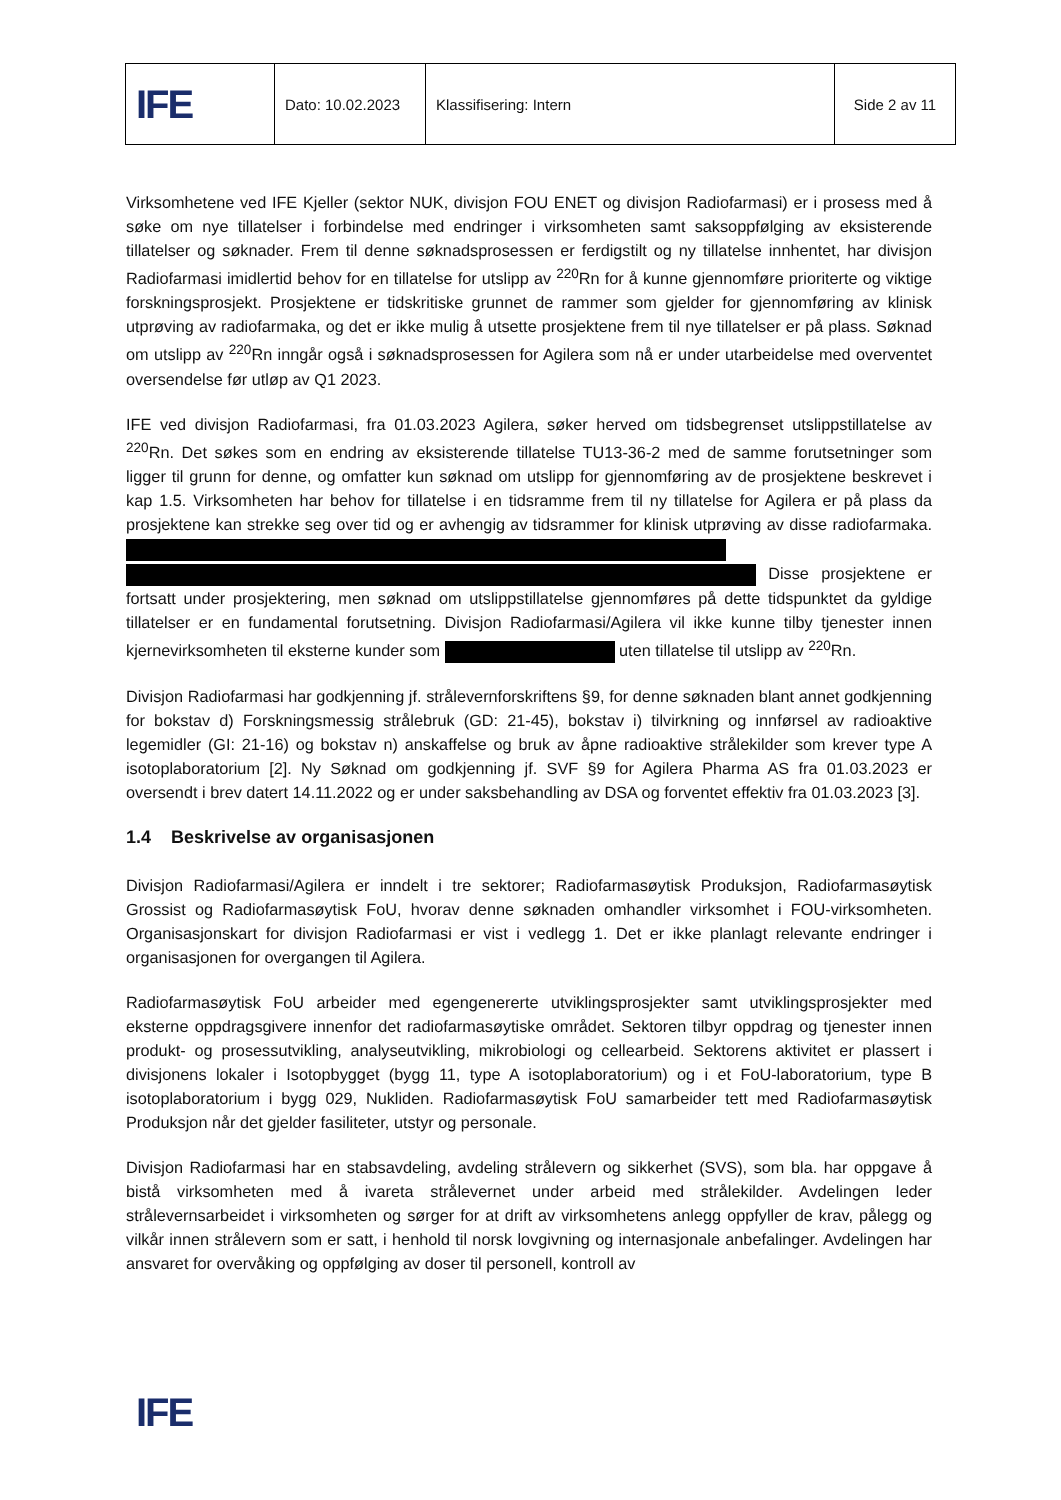| IFE | Dato: 10.02.2023 | Klassifisering: Intern | Side 2 av 11 |
Virksomhetene ved IFE Kjeller (sektor NUK, divisjon FOU ENET og divisjon Radiofarmasi) er i prosess med å søke om nye tillatelser i forbindelse med endringer i virksomheten samt saksoppfølging av eksisterende tillatelser og søknader. Frem til denne søknadsprosessen er ferdigstilt og ny tillatelse innhentet, har divisjon Radiofarmasi imidlertid behov for en tillatelse for utslipp av <sup>220</sup>Rn for å kunne gjennomføre prioriterte og viktige forskningsprosjekt. Prosjektene er tidskritiske grunnet de rammer som gjelder for gjennomføring av klinisk utprøving av radiofarmaka, og det er ikke mulig å utsette prosjektene frem til nye tillatelser er på plass. Søknad om utslipp av <sup>220</sup>Rn inngår også i søknadsprosessen for Agilera som nå er under utarbeidelse med overventet oversendelse før utløp av Q1 2023.
IFE ved divisjon Radiofarmasi, fra 01.03.2023 Agilera, søker herved om tidsbegrenset utslippstillatelse av <sup>220</sup>Rn. Det søkes som en endring av eksisterende tillatelse TU13-36-2 med de samme forutsetninger som ligger til grunn for denne, og omfatter kun søknad om utslipp for gjennomføring av de prosjektene beskrevet i kap 1.5. Virksomheten har behov for tillatelse i en tidsramme frem til ny tillatelse for Agilera er på plass da prosjektene kan strekke seg over tid og er avhengig av tidsrammer for klinisk utprøving av disse radiofarmaka. Disse prosjektene er fortsatt under prosjektering, men søknad om utslippstillatelse gjennomføres på dette tidspunktet da gyldige tillatelser er en fundamental forutsetning. Divisjon Radiofarmasi/Agilera vil ikke kunne tilby tjenester innen kjernevirksomheten til eksterne kunder som uten tillatelse til utslipp av <sup>220</sup>Rn.
Divisjon Radiofarmasi har godkjenning jf. strålevernforskriftens §9, for denne søknaden blant annet godkjenning for bokstav d) Forskningsmessig strålebruk (GD: 21-45), bokstav i) tilvirkning og innførsel av radioaktive legemidler (GI: 21-16) og bokstav n) anskaffelse og bruk av åpne radioaktive strålekilder som krever type A isotoplaboratorium [2]. Ny Søknad om godkjenning jf. SVF §9 for Agilera Pharma AS fra 01.03.2023 er oversendt i brev datert 14.11.2022 og er under saksbehandling av DSA og forventet effektiv fra 01.03.2023 [3].
1.4 Beskrivelse av organisasjonen
Divisjon Radiofarmasi/Agilera er inndelt i tre sektorer; Radiofarmasøytisk Produksjon, Radiofarmasøytisk Grossist og Radiofarmasøytisk FoU, hvorav denne søknaden omhandler virksomhet i FOU-virksomheten. Organisasjonskart for divisjon Radiofarmasi er vist i vedlegg 1. Det er ikke planlagt relevante endringer i organisasjonen for overgangen til Agilera.
Radiofarmasøytisk FoU arbeider med egengenererte utviklingsprosjekter samt utviklingsprosjekter med eksterne oppdragsgivere innenfor det radiofarmasøytiske området. Sektoren tilbyr oppdrag og tjenester innen produkt- og prosessutvikling, analyseutvikling, mikrobiologi og cellearbeid. Sektorens aktivitet er plassert i divisjonens lokaler i Isotopbygget (bygg 11, type A isotoplaboratorium) og i et FoU-laboratorium, type B isotoplaboratorium i bygg 029, Nukliden. Radiofarmasøytisk FoU samarbeider tett med Radiofarmasøytisk Produksjon når det gjelder fasiliteter, utstyr og personale.
Divisjon Radiofarmasi har en stabsavdeling, avdeling strålevern og sikkerhet (SVS), som bla. har oppgave å bistå virksomheten med å ivareta strålevernet under arbeid med strålekilder. Avdelingen leder strålevernsarbeidet i virksomheten og sørger for at drift av virksomhetens anlegg oppfyller de krav, pålegg og vilkår innen strålevern som er satt, i henhold til norsk lovgivning og internasjonale anbefalinger. Avdelingen har ansvaret for overvåking og oppfølging av doser til personell, kontroll av
IFE